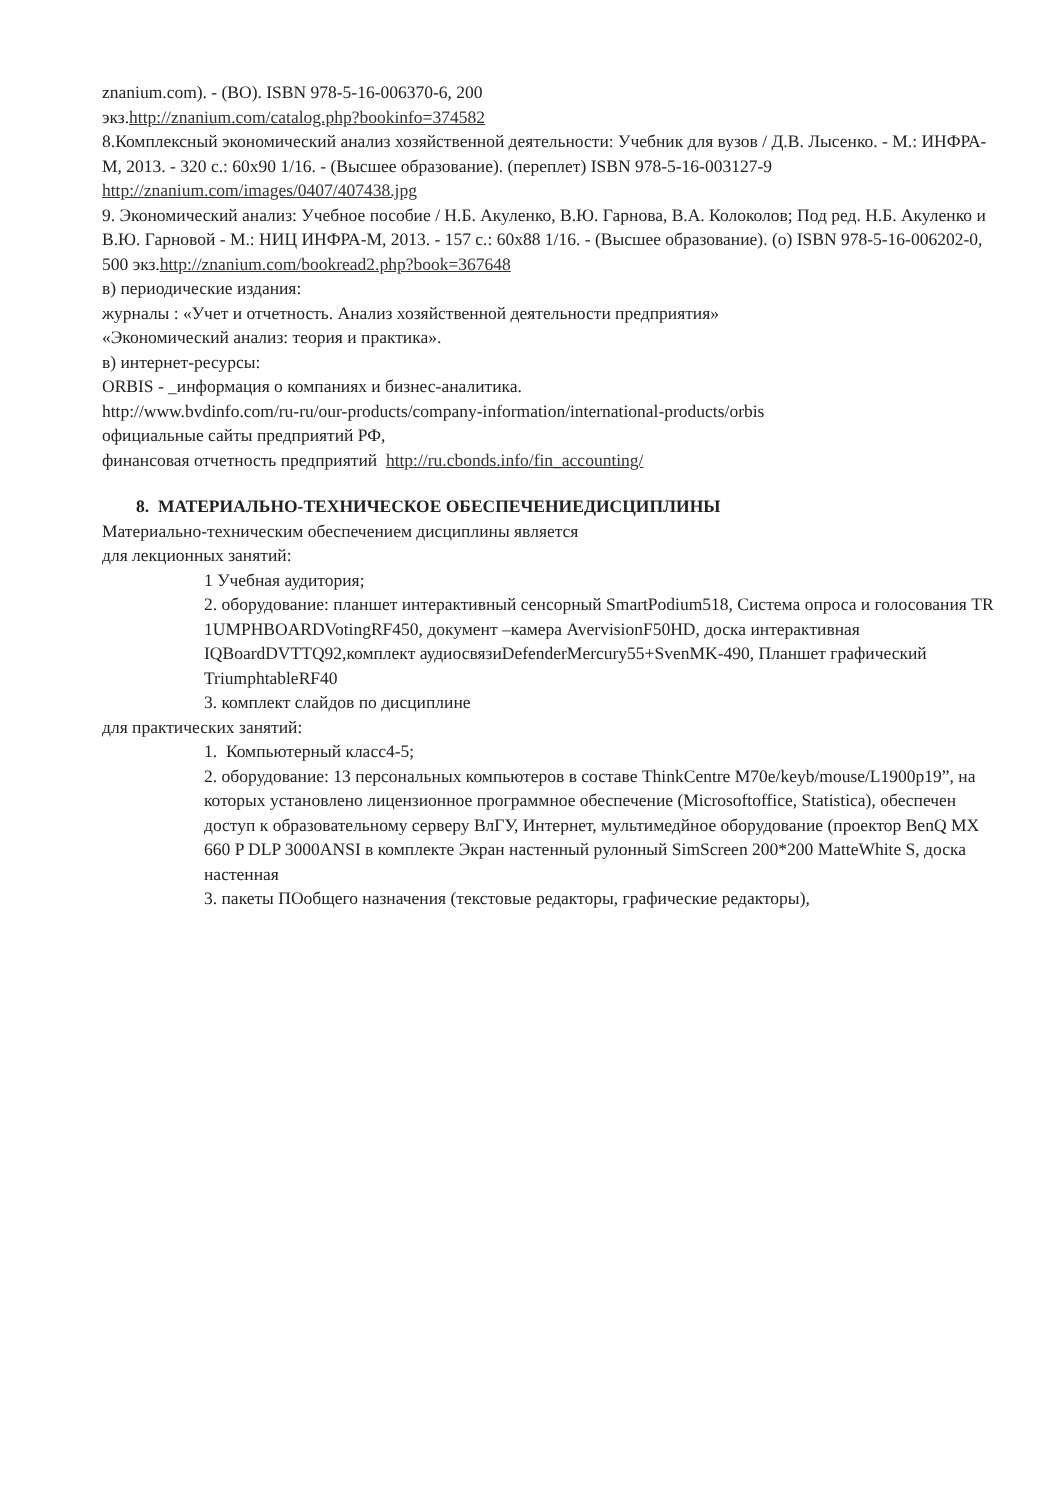znanium.com). - (ВО). ISBN 978-5-16-006370-6, 200
экз.http://znanium.com/catalog.php?bookinfo=374582
8.Комплексный экономический анализ хозяйственной деятельности: Учебник для вузов / Д.В. Лысенко. - М.: ИНФРА-М, 2013. - 320 с.: 60x90 1/16. - (Высшее образование). (переплет) ISBN 978-5-16-003127-9
http://znanium.com/images/0407/407438.jpg
9. Экономический анализ: Учебное пособие / Н.Б. Акуленко, В.Ю. Гарнова, В.А. Колоколов; Под ред. Н.Б. Акуленко и В.Ю. Гарновой - М.: НИЦ ИНФРА-М, 2013. - 157 с.: 60x88 1/16. - (Высшее образование). (о) ISBN 978-5-16-006202-0, 500 экз.http://znanium.com/bookread2.php?book=367648
в) периодические издания:
журналы : «Учет и отчетность. Анализ хозяйственной деятельности предприятия»
«Экономический анализ: теория и практика».
в) интернет-ресурсы:
ORBIS - _информация о компаниях и бизнес-аналитика.
http://www.bvdinfo.com/ru-ru/our-products/company-information/international-products/orbis
официальные сайты предприятий РФ,
финансовая отчетность предприятий http://ru.cbonds.info/fin_accounting/
8. МАТЕРИАЛЬНО-ТЕХНИЧЕСКОЕ ОБЕСПЕЧЕНИЕДИСЦИПЛИНЫ
Материально-техническим обеспечением дисциплины является
для лекционных занятий:
1 Учебная аудитория;
2. оборудование: планшет интерактивный сенсорный SmartPodium518, Система опроса и голосования TR 1UMPHBOARDVotingRF450, документ –камера AvervisionF50HD, доска интерактивная IQBoardDVTTQ92,комплект аудиосвязиDefenderMercury55+SvenMK-490, Планшет графический TriumphtableRF40
3. комплект слайдов по дисциплине
для практических занятий:
1. Компьютерный класс4-5;
2. оборудование: 13 персональных компьютеров в составе ThinkCentre M70e/keyb/mouse/L1900p19”, на которых установлено лицензионное программное обеспечение (Microsoftoffice, Statistica), обеспечен доступ к образовательному серверу ВлГУ, Интернет, мультимедйное оборудование (проектор BenQ MX 660 P DLP 3000ANSI в комплекте Экран настенный рулонный SimScreen 200*200 MatteWhite S, доска настенная
3. пакеты ПОобщего назначения (текстовые редакторы, графические редакторы),